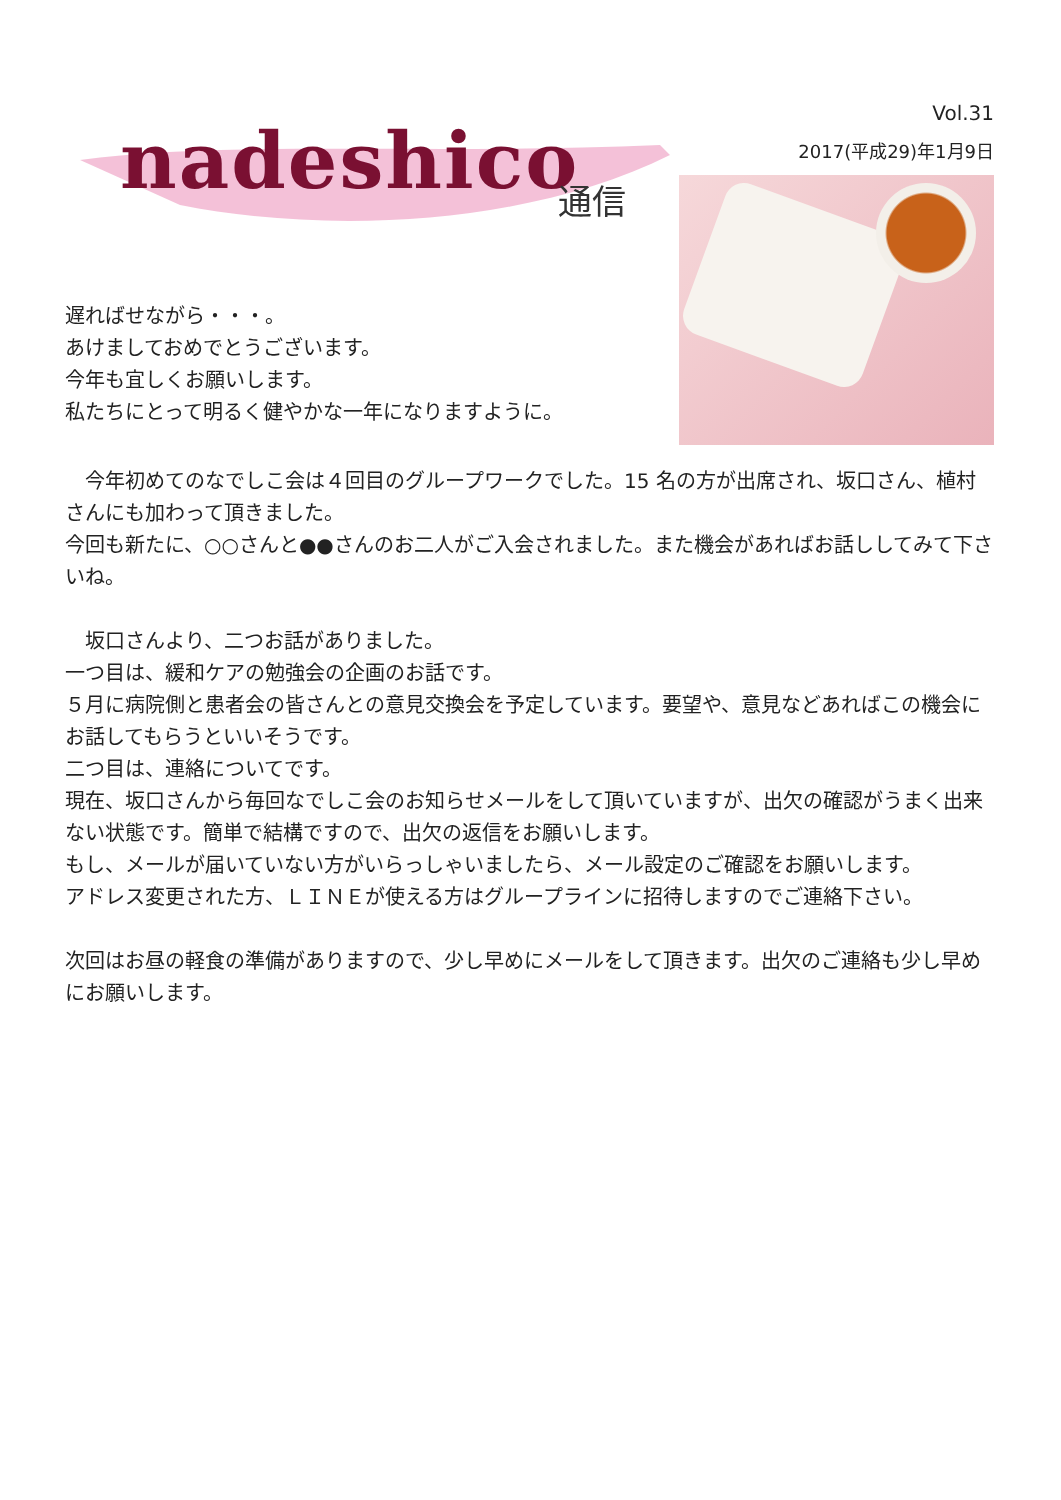nadeshico 通信
Vol.31
2017(平成29)年1月9日
遅ればせながら・・・。
あけましておめでとうございます。
今年も宜しくお願いします。
私たちにとって明るく健やかな一年になりますように。
　今年初めてのなでしこ会は４回目のグループワークでした。15 名の方が出席され、坂口さん、植村さんにも加わって頂きました。
今回も新たに、○○さんと●●さんのお二人がご入会されました。また機会があればお話ししてみて下さいね。
　坂口さんより、二つお話がありました。
一つ目は、緩和ケアの勉強会の企画のお話です。
５月に病院側と患者会の皆さんとの意見交換会を予定しています。要望や、意見などあればこの機会にお話してもらうといいそうです。
二つ目は、連絡についてです。
現在、坂口さんから毎回なでしこ会のお知らせメールをして頂いていますが、出欠の確認がうまく出来ない状態です。簡単で結構ですので、出欠の返信をお願いします。
もし、メールが届いていない方がいらっしゃいましたら、メール設定のご確認をお願いします。
アドレス変更された方、ＬＩＮＥが使える方はグループラインに招待しますのでご連絡下さい。
次回はお昼の軽食の準備がありますので、少し早めにメールをして頂きます。出欠のご連絡も少し早めにお願いします。